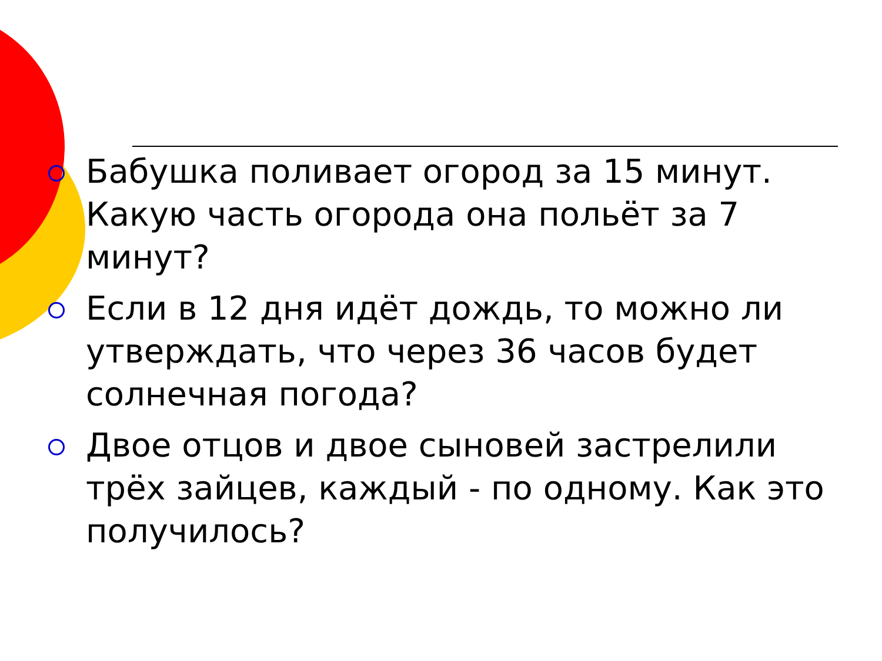Бабушка поливает огород за 15 минут. Какую часть огорода она польёт за 7 минут?
Если в 12 дня идёт дождь, то можно ли утверждать, что через 36 часов будет солнечная погода?
Двое отцов и двое сыновей застрелили трёх зайцев, каждый - по одному. Как это получилось?